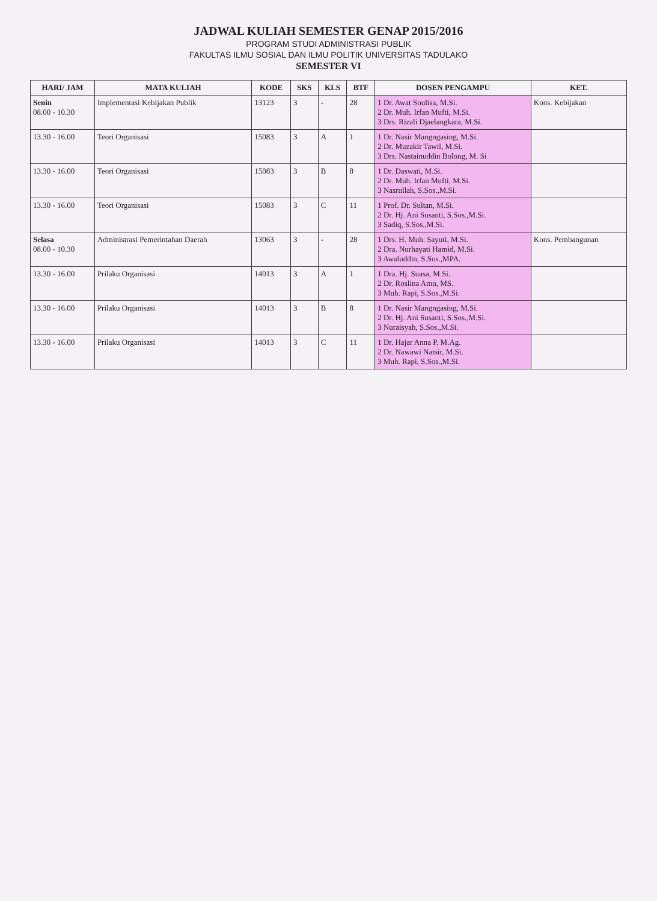JADWAL KULIAH SEMESTER GENAP 2015/2016
PROGRAM STUDI ADMINISTRASI PUBLIK
FAKULTAS ILMU SOSIAL DAN ILMU POLITIK UNIVERSITAS TADULAKO
SEMESTER VI
| HARI/ JAM | MATA KULIAH | KODE | SKS | KLS | BTF | DOSEN PENGAMPU | KET. |
| --- | --- | --- | --- | --- | --- | --- | --- |
| Senin 08.00 - 10.30 | Implementasi Kebijakan Publik | 13123 | 3 | - | 28 | 1 Dr. Awat Soulisa, M.Si. 2 Dr. Muh. Irfan Mufti, M.Si. 3 Drs. Rizali Djaelangkara, M.Si. | Kons. Kebijakan |
| 13.30 - 16.00 | Teori Organisasi | 15083 | 3 | A | 1 | 1 Dr. Nasir Mangngasing, M.Si. 2 Dr. Muzakir Tawil, M.Si. 3 Drs. Nastainuddin Bolong, M. Si | |
| 13.30 - 16.00 | Teori Organisasi | 15083 | 3 | B | 8 | 1 Dr. Daswati, M.Si. 2 Dr. Muh. Irfan Mufti, M.Si. 3 Nasrullah, S.Sos.,M.Si. | |
| 13.30 - 16.00 | Teori Organisasi | 15083 | 3 | C | 11 | 1 Prof. Dr. Sultan, M.Si. 2 Dr. Hj. Ani Susanti, S.Sos.,M.Si. 3 Sadiq, S.Sos.,M.Si. | |
| Selasa 08.00 - 10.30 | Administrasi Pemerintahan Daerah | 13063 | 3 | - | 28 | 1 Drs. H. Muh. Sayuti, M.Si. 2 Dra. Nurhayati Hamid, M.Si. 3 Awaluddin, S.Sos.,MPA. | Kons. Pembangunan |
| 13.30 - 16.00 | Prilaku Organisasi | 14013 | 3 | A | 1 | 1 Dra. Hj. Suasa, M.Si. 2 Dr. Roslina Amu, MS. 3 Muh. Rapi, S.Sos.,M.Si. | |
| 13.30 - 16.00 | Prilaku Organisasi | 14013 | 3 | B | 8 | 1 Dr. Nasir Mangngasing, M.Si. 2 Dr. Hj. Ani Susanti, S.Sos.,M.Si. 3 Nuraisyah, S.Sos.,M.Si. | |
| 13.30 - 16.00 | Prilaku Organisasi | 14013 | 3 | C | 11 | 1 Dr. Hajar Anna P. M.Ag. 2 Dr. Nawawi Natsir, M.Si. 3 Muh. Rapi, S.Sos.,M.Si. | |